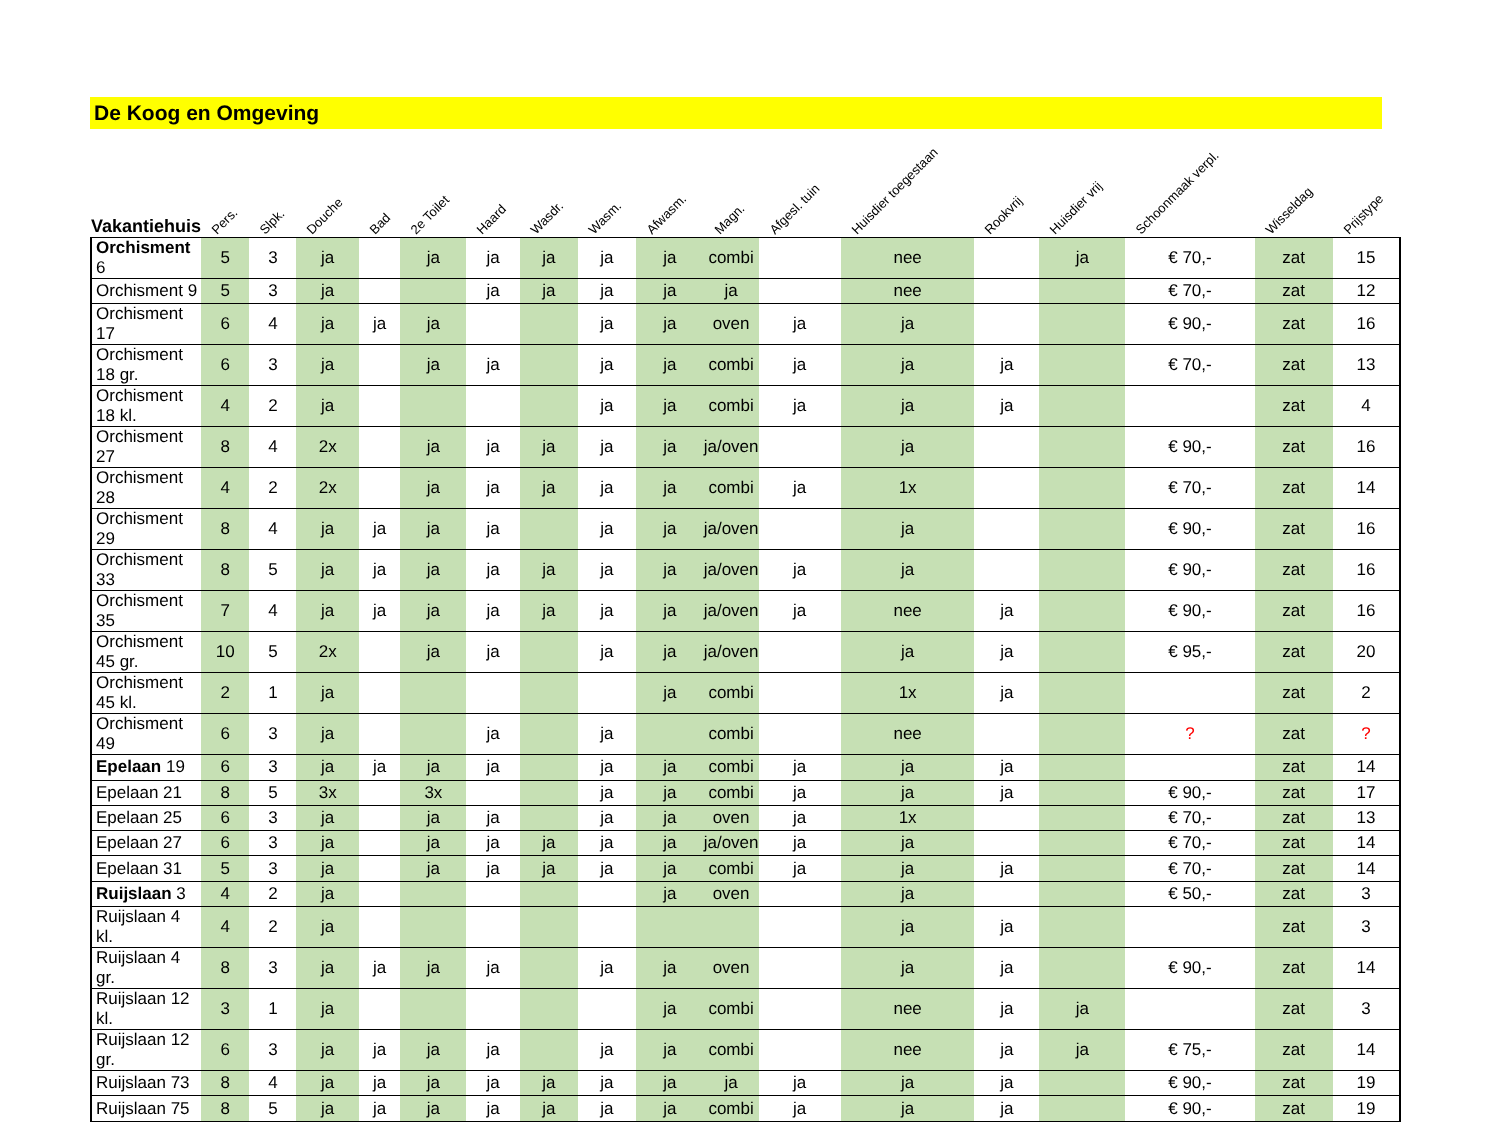De Koog en Omgeving
| Vakantiehuis | Pers. | Slpk. | Douche | Bad | 2e Toilet | Haard | Wasdr. | Wasm. | Afwasm. | | Magn. | Afgesl. tuin | Huisdier toegestaan | Rookvrij | Huisdier vrij | Schoonmaak verpl. | Wisseldag | Prijstype |
| --- | --- | --- | --- | --- | --- | --- | --- | --- | --- | --- | --- | --- | --- | --- | --- | --- | --- | --- |
| Orchisment 6 | 5 | 3 | ja | | ja | ja | ja | ja | ja | | combi | | nee | | ja | € 70,- | zat | 15 |
| Orchisment 9 | 5 | 3 | ja | | | ja | ja | ja | ja | | ja | | nee | | | € 70,- | zat | 12 |
| Orchisment 17 | 6 | 4 | ja | ja | ja | | | ja | ja | | oven | ja | ja | | | € 90,- | zat | 16 |
| Orchisment 18 gr. | 6 | 3 | ja | | ja | ja | | ja | ja | | combi | ja | ja | ja | | € 70,- | zat | 13 |
| Orchisment 18 kl. | 4 | 2 | ja | | | | | ja | ja | | combi | ja | ja | ja | | | zat | 4 |
| Orchisment 27 | 8 | 4 | 2x | | ja | ja | ja | ja | ja | | ja/oven | | ja | | | € 90,- | zat | 16 |
| Orchisment 28 | 4 | 2 | 2x | | ja | ja | ja | ja | ja | | combi | ja | 1x | | | € 70,- | zat | 14 |
| Orchisment 29 | 8 | 4 | ja | ja | ja | ja | | ja | ja | | ja/oven | | ja | | | € 90,- | zat | 16 |
| Orchisment 33 | 8 | 5 | ja | ja | ja | ja | ja | ja | ja | | ja/oven | ja | ja | | | € 90,- | zat | 16 |
| Orchisment 35 | 7 | 4 | ja | ja | ja | ja | ja | ja | ja | | ja/oven | ja | nee | ja | | € 90,- | zat | 16 |
| Orchisment 45 gr. | 10 | 5 | 2x | | ja | ja | | ja | ja | | ja/oven | | ja | ja | | € 95,- | zat | 20 |
| Orchisment 45 kl. | 2 | 1 | ja | | | | | | ja | | combi | | 1x | ja | | | zat | 2 |
| Orchisment 49 | 6 | 3 | ja | | | ja | | ja | | | combi | | nee | | | ? | zat | ? |
| Epelaan 19 | 6 | 3 | ja | ja | ja | ja | | ja | ja | | combi | ja | ja | ja | | | zat | 14 |
| Epelaan 21 | 8 | 5 | 3x | | 3x | | | ja | ja | | combi | ja | ja | ja | | € 90,- | zat | 17 |
| Epelaan 25 | 6 | 3 | ja | | ja | ja | | ja | ja | | oven | ja | 1x | | | € 70,- | zat | 13 |
| Epelaan 27 | 6 | 3 | ja | | ja | ja | ja | ja | ja | | ja/oven | ja | ja | | | € 70,- | zat | 14 |
| Epelaan 31 | 5 | 3 | ja | | ja | ja | ja | ja | ja | | combi | ja | ja | ja | | € 70,- | zat | 14 |
| Ruijslaan 3 | 4 | 2 | ja | | | | | | ja | | oven | | ja | | | € 50,- | zat | 3 |
| Ruijslaan 4 kl. | 4 | 2 | ja | | | | | | | | | | ja | ja | | | zat | 3 |
| Ruijslaan 4 gr. | 8 | 3 | ja | ja | ja | ja | | ja | ja | | oven | | ja | ja | | € 90,- | zat | 14 |
| Ruijslaan 12 kl. | 3 | 1 | ja | | | | | | ja | | combi | | nee | ja | ja | | zat | 3 |
| Ruijslaan 12 gr. | 6 | 3 | ja | ja | ja | ja | | ja | ja | | combi | | nee | ja | ja | € 75,- | zat | 14 |
| Ruijslaan 73 | 8 | 4 | ja | ja | ja | ja | ja | ja | ja | | ja | ja | ja | ja | | € 90,- | zat | 19 |
| Ruijslaan 75 | 8 | 5 | ja | ja | ja | ja | ja | ja | ja | | combi | ja | ja | ja | | € 90,- | zat | 19 |